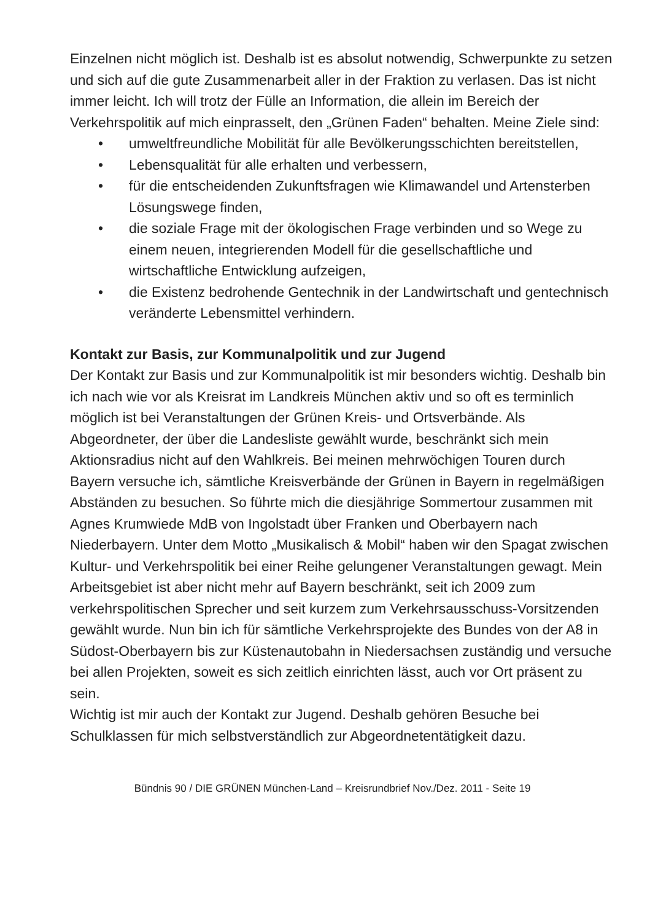Einzelnen nicht möglich ist. Deshalb ist es absolut notwendig, Schwerpunkte zu setzen und sich auf die gute Zusammenarbeit aller in der Fraktion zu verlasen. Das ist nicht immer leicht. Ich will trotz der Fülle an Information, die allein im Bereich der Verkehrspolitik auf mich einprasselt, den „Grünen Faden“ behalten. Meine Ziele sind:
• umweltfreundliche Mobilität für alle Bevölkerungsschichten bereitstellen,
• Lebensqualität für alle erhalten und verbessern,
• für die entscheidenden Zukunftsfragen wie Klimawandel und Artensterben Lösungswege finden,
• die soziale Frage mit der ökologischen Frage verbinden und so Wege zu einem neuen, integrierenden Modell für die gesellschaftliche und wirtschaftliche Entwicklung aufzeigen,
• die Existenz bedrohende Gentechnik in der Landwirtschaft und gentechnisch veränderte Lebensmittel verhindern.
Kontakt zur Basis, zur Kommunalpolitik und zur Jugend
Der Kontakt zur Basis und zur Kommunalpolitik ist mir besonders wichtig. Deshalb bin ich nach wie vor als Kreisrat im Landkreis München aktiv und so oft es terminlich möglich ist bei Veranstaltungen der Grünen Kreis- und Ortsverbände. Als Abgeordneter, der über die Landesliste gewählt wurde, beschränkt sich mein Aktionsradius nicht auf den Wahlkreis. Bei meinen mehrwöchigen Touren durch Bayern versuche ich, sämtliche Kreisverbände der Grünen in Bayern in regelmäßigen Abständen zu besuchen. So führte mich die diesjährige Sommertour zusammen mit Agnes Krumwiede MdB von Ingolstadt über Franken und Oberbayern nach Niederbayern. Unter dem Motto „Musikalisch & Mobil“ haben wir den Spagat zwischen Kultur- und Verkehrspolitik bei einer Reihe gelungener Veranstaltungen gewagt. Mein Arbeitsgebiet ist aber nicht mehr auf Bayern beschränkt, seit ich 2009 zum verkehrspolitischen Sprecher und seit kurzem zum Verkehrsausschuss-Vorsitzenden gewählt wurde. Nun bin ich für sämtliche Verkehrsprojekte des Bundes von der A8 in Südost-Oberbayern bis zur Küstenautobahn in Niedersachsen zuständig und versuche bei allen Projekten, soweit es sich zeitlich einrichten lässt, auch vor Ort präsent zu sein.
Wichtig ist mir auch der Kontakt zur Jugend. Deshalb gehören Besuche bei Schulklassen für mich selbstverständlich zur Abgeordnetentätigkeit dazu.
Bündnis 90 / DIE GRÜNEN München-Land – Kreisrundbrief Nov./Dez. 2011 - Seite 19